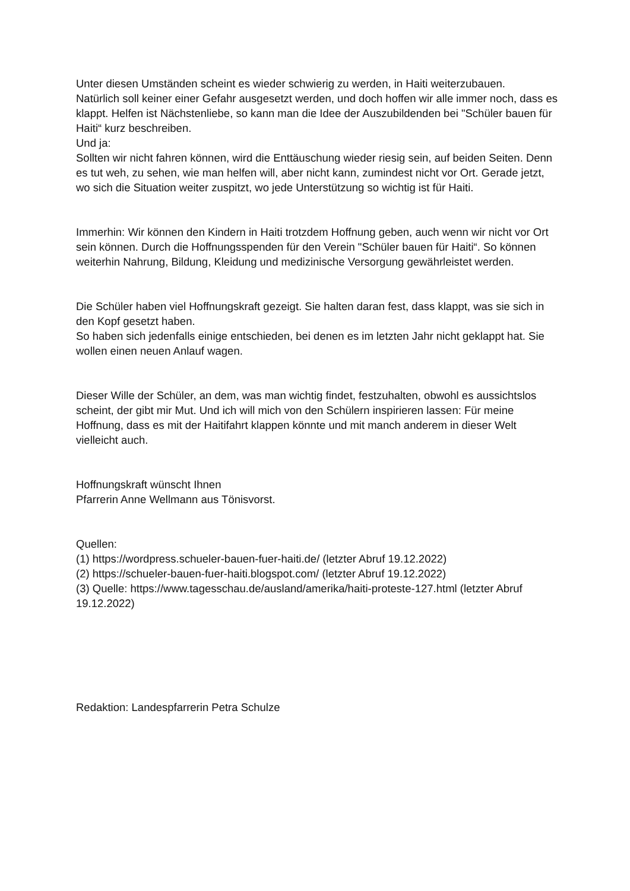Unter diesen Umständen scheint es wieder schwierig zu werden, in Haiti weiterzubauen.
Natürlich soll keiner einer Gefahr ausgesetzt werden, und doch hoffen wir alle immer noch, dass es klappt. Helfen ist Nächstenliebe, so kann man die Idee der Auszubildenden bei "Schüler bauen für Haiti“ kurz beschreiben.
Und ja:
Sollten wir nicht fahren können, wird die Enttäuschung wieder riesig sein, auf beiden Seiten. Denn es tut weh, zu sehen, wie man helfen will, aber nicht kann, zumindest nicht vor Ort. Gerade jetzt, wo sich die Situation weiter zuspitzt, wo jede Unterstützung so wichtig ist für Haiti.
Immerhin: Wir können den Kindern in Haiti trotzdem Hoffnung geben, auch wenn wir nicht vor Ort sein können. Durch die Hoffnungsspenden für den Verein "Schüler bauen für Haiti“. So können weiterhin Nahrung, Bildung, Kleidung und medizinische Versorgung gewährleistet werden.
Die Schüler haben viel Hoffnungskraft gezeigt. Sie halten daran fest, dass klappt, was sie sich in den Kopf gesetzt haben.
So haben sich jedenfalls einige entschieden, bei denen es im letzten Jahr nicht geklappt hat. Sie wollen einen neuen Anlauf wagen.
Dieser Wille der Schüler, an dem, was man wichtig findet, festzuhalten, obwohl es aussichtslos scheint, der gibt mir Mut. Und ich will mich von den Schülern inspirieren lassen: Für meine Hoffnung, dass es mit der Haitifahrt klappen könnte und mit manch anderem in dieser Welt vielleicht auch.
Hoffnungskraft wünscht Ihnen
Pfarrerin Anne Wellmann aus Tönisvorst.
Quellen:
(1) https://wordpress.schueler-bauen-fuer-haiti.de/ (letzter Abruf 19.12.2022)
(2) https://schueler-bauen-fuer-haiti.blogspot.com/ (letzter Abruf 19.12.2022)
(3) Quelle: https://www.tagesschau.de/ausland/amerika/haiti-proteste-127.html (letzter Abruf 19.12.2022)
Redaktion: Landespfarrerin Petra Schulze